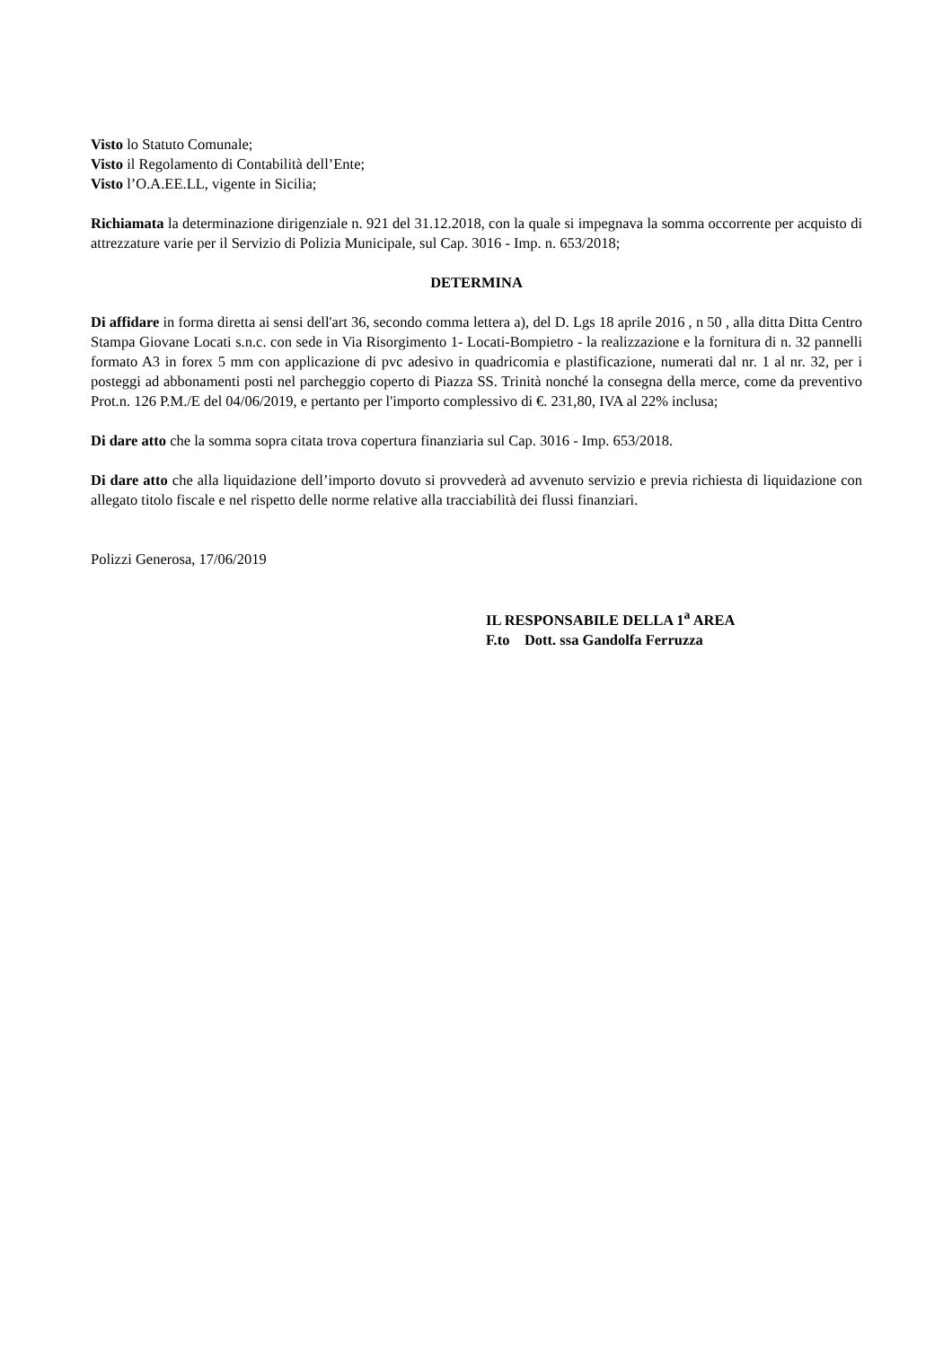Visto lo Statuto Comunale;
Visto il Regolamento di Contabilità dell’Ente;
Visto l’O.A.EE.LL, vigente in Sicilia;
Richiamata la determinazione dirigenziale n. 921 del 31.12.2018, con la quale si impegnava la somma occorrente per acquisto di attrezzature varie per il Servizio di Polizia Municipale, sul Cap. 3016 - Imp. n. 653/2018;
DETERMINA
Di affidare in forma diretta ai sensi dell'art 36, secondo comma lettera a), del D. Lgs 18 aprile 2016 , n 50 , alla ditta Ditta Centro Stampa Giovane Locati s.n.c. con sede in Via Risorgimento 1- Locati-Bompietro - la realizzazione e la fornitura di n. 32 pannelli formato A3 in forex 5 mm con applicazione di pvc adesivo in quadricomia e plastificazione, numerati dal nr. 1 al nr. 32, per i posteggi ad abbonamenti posti nel parcheggio coperto di Piazza SS. Trinità nonché la consegna della merce, come da preventivo Prot.n. 126 P.M./E del 04/06/2019, e pertanto per l'importo complessivo di €. 231,80, IVA al 22% inclusa;
Di dare atto che la somma sopra citata trova copertura finanziaria sul Cap. 3016 - Imp. 653/2018.
Di dare atto che alla liquidazione dell’importo dovuto si provvederà ad avvenuto servizio e previa richiesta di liquidazione con allegato titolo fiscale e nel rispetto delle norme relative alla tracciabilità dei flussi finanziari.
Polizzi Generosa, 17/06/2019
IL RESPONSABILE DELLA 1<sup>a</sup> AREA
F.to Dott. ssa Gandolfa Ferruzza